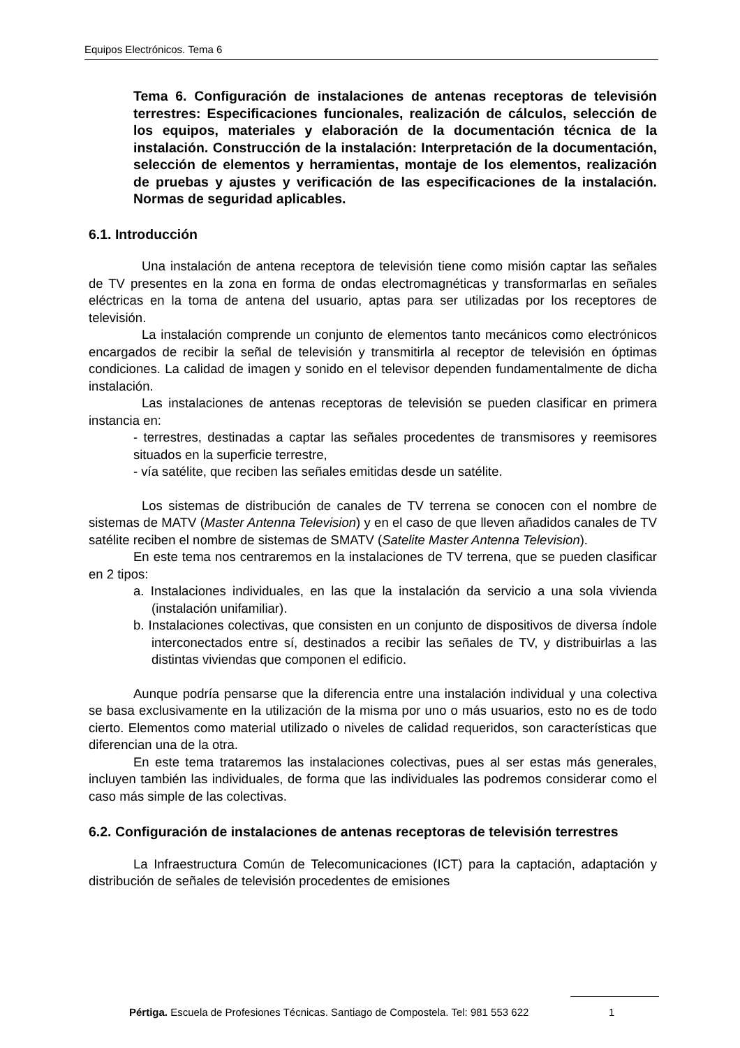Equipos Electrónicos. Tema 6
Tema 6. Configuración de instalaciones de antenas receptoras de televisión terrestres: Especificaciones funcionales, realización de cálculos, selección de los equipos, materiales y elaboración de la documentación técnica de la instalación. Construcción de la instalación: Interpretación de la documentación, selección de elementos y herramientas, montaje de los elementos, realización de pruebas y ajustes y verificación de las especificaciones de la instalación. Normas de seguridad aplicables.
6.1. Introducción
Una instalación de antena receptora de televisión tiene como misión captar las señales de TV presentes en la zona en forma de ondas electromagnéticas y transformarlas en señales eléctricas en la toma de antena del usuario, aptas para ser utilizadas por los receptores de televisión.
La instalación comprende un conjunto de elementos tanto mecánicos como electrónicos encargados de recibir la señal de televisión y transmitirla al receptor de televisión en óptimas condiciones. La calidad de imagen y sonido en el televisor dependen fundamentalmente de dicha instalación.
Las instalaciones de antenas receptoras de televisión se pueden clasificar en primera instancia en:
- terrestres, destinadas a captar las señales procedentes de transmisores y reemisores situados en la superficie terrestre,
- vía satélite, que reciben las señales emitidas desde un satélite.
Los sistemas de distribución de canales de TV terrena se conocen con el nombre de sistemas de MATV (Master Antenna Television) y en el caso de que lleven añadidos canales de TV satélite reciben el nombre de sistemas de SMATV (Satelite Master Antenna Television).
En este tema nos centraremos en la instalaciones de TV terrena, que se pueden clasificar en 2 tipos:
a. Instalaciones individuales, en las que la instalación da servicio a una sola vivienda (instalación unifamiliar).
b. Instalaciones colectivas, que consisten en un conjunto de dispositivos de diversa índole interconectados entre sí, destinados a recibir las señales de TV, y distribuirlas a las distintas viviendas que componen el edificio.
Aunque podría pensarse que la diferencia entre una instalación individual y una colectiva se basa exclusivamente en la utilización de la misma por uno o más usuarios, esto no es de todo cierto. Elementos como material utilizado o niveles de calidad requeridos, son características que diferencian una de la otra.
En este tema trataremos las instalaciones colectivas, pues al ser estas más generales, incluyen también las individuales, de forma que las individuales las podremos considerar como el caso más simple de las colectivas.
6.2. Configuración de instalaciones de antenas receptoras de televisión terrestres
La Infraestructura Común de Telecomunicaciones (ICT) para la captación, adaptación y distribución de señales de televisión procedentes de emisiones
Pértiga. Escuela de Profesiones Técnicas. Santiago de Compostela. Tel: 981 553 622
1